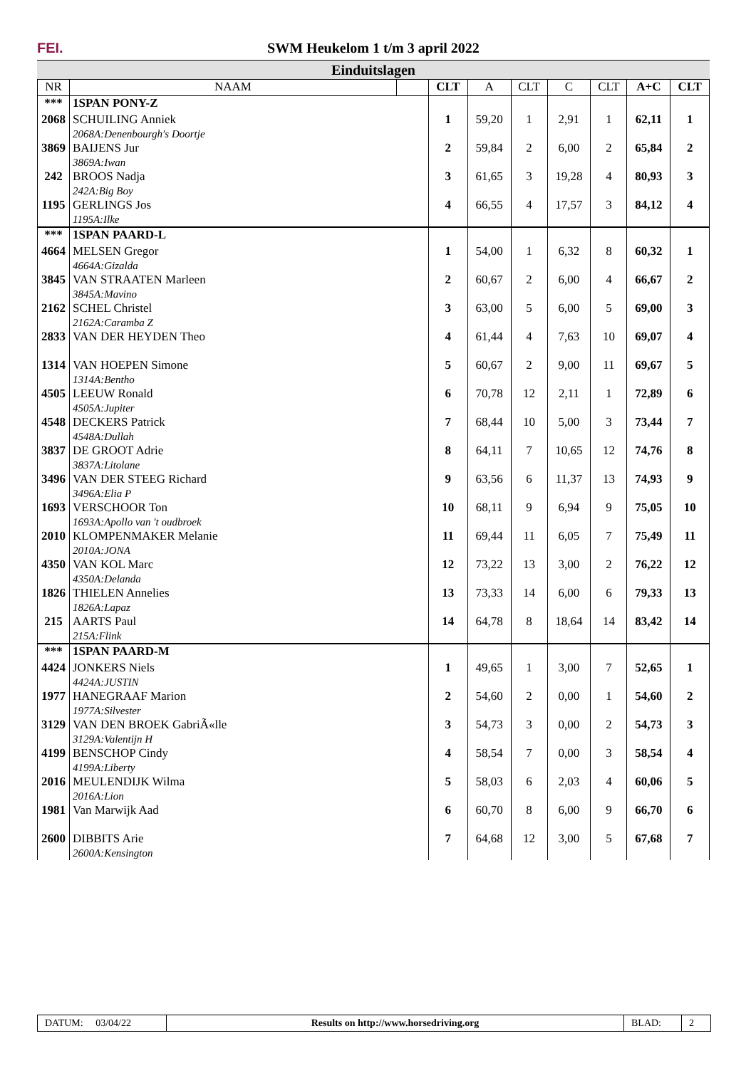FEI.
SWM Heukelom 1 t/m 3 april 2022
Einduitslagen
| NR | NAAM | | CLT | A | CLT | C | CLT | A+C | CLT |
| --- | --- | --- | --- | --- | --- | --- | --- | --- | --- |
| *** | 1SPAN PONY-Z | | | | | | | | |
| 2068 | SCHUILING Anniek 2068A:Denenbourgh's Doortje | | 1 | 59,20 | 1 | 2,91 | 1 | 62,11 | 1 |
| 3869 | BAIJENS Jur 3869A:Iwan | | 2 | 59,84 | 2 | 6,00 | 2 | 65,84 | 2 |
| 242 | BROOS Nadja 242A:Big Boy | | 3 | 61,65 | 3 | 19,28 | 4 | 80,93 | 3 |
| 1195 | GERLINGS Jos 1195A:Ilke | | 4 | 66,55 | 4 | 17,57 | 3 | 84,12 | 4 |
| *** | 1SPAN PAARD-L | | | | | | | | |
| 4664 | MELSEN Gregor 4664A:Gizalda | | 1 | 54,00 | 1 | 6,32 | 8 | 60,32 | 1 |
| 3845 | VAN STRAATEN Marleen 3845A:Mavino | | 2 | 60,67 | 2 | 6,00 | 4 | 66,67 | 2 |
| 2162 | SCHEL Christel 2162A:Caramba Z | | 3 | 63,00 | 5 | 6,00 | 5 | 69,00 | 3 |
| 2833 | VAN DER HEYDEN Theo | | 4 | 61,44 | 4 | 7,63 | 10 | 69,07 | 4 |
| 1314 | VAN HOEPEN Simone 1314A:Bentho | | 5 | 60,67 | 2 | 9,00 | 11 | 69,67 | 5 |
| 4505 | LEEUW Ronald 4505A:Jupiter | | 6 | 70,78 | 12 | 2,11 | 1 | 72,89 | 6 |
| 4548 | DECKERS Patrick 4548A:Dullah | | 7 | 68,44 | 10 | 5,00 | 3 | 73,44 | 7 |
| 3837 | DE GROOT Adrie 3837A:Litolane | | 8 | 64,11 | 7 | 10,65 | 12 | 74,76 | 8 |
| 3496 | VAN DER STEEG Richard 3496A:Elia P | | 9 | 63,56 | 6 | 11,37 | 13 | 74,93 | 9 |
| 1693 | VERSCHOOR Ton 1693A:Apollo van 't oudbroek | | 10 | 68,11 | 9 | 6,94 | 9 | 75,05 | 10 |
| 2010 | KLOMPENMAKER Melanie 2010A:JONA | | 11 | 69,44 | 11 | 6,05 | 7 | 75,49 | 11 |
| 4350 | VAN KOL Marc 4350A:Delanda | | 12 | 73,22 | 13 | 3,00 | 2 | 76,22 | 12 |
| 1826 | THIELEN Annelies 1826A:Lapaz | | 13 | 73,33 | 14 | 6,00 | 6 | 79,33 | 13 |
| 215 | AARTS Paul 215A:Flink | | 14 | 64,78 | 8 | 18,64 | 14 | 83,42 | 14 |
| *** | 1SPAN PAARD-M | | | | | | | | |
| 4424 | JONKERS Niels 4424A:JUSTIN | | 1 | 49,65 | 1 | 3,00 | 7 | 52,65 | 1 |
| 1977 | HANEGRAAF Marion 1977A:Silvester | | 2 | 54,60 | 2 | 0,00 | 1 | 54,60 | 2 |
| 3129 | VAN DEN BROEK GabriÃ«lle 3129A:Valentijn H | | 3 | 54,73 | 3 | 0,00 | 2 | 54,73 | 3 |
| 4199 | BENSCHOP Cindy 4199A:Liberty | | 4 | 58,54 | 7 | 0,00 | 3 | 58,54 | 4 |
| 2016 | MEULENDIJK Wilma 2016A:Lion | | 5 | 58,03 | 6 | 2,03 | 4 | 60,06 | 5 |
| 1981 | Van Marwijk Aad | | 6 | 60,70 | 8 | 6,00 | 9 | 66,70 | 6 |
| 2600 | DIBBITS Arie 2600A:Kensington | | 7 | 64,68 | 12 | 3,00 | 5 | 67,68 | 7 |
DATUM: 03/04/22 Results on http://www.horsedriving.org
BLAD: 2